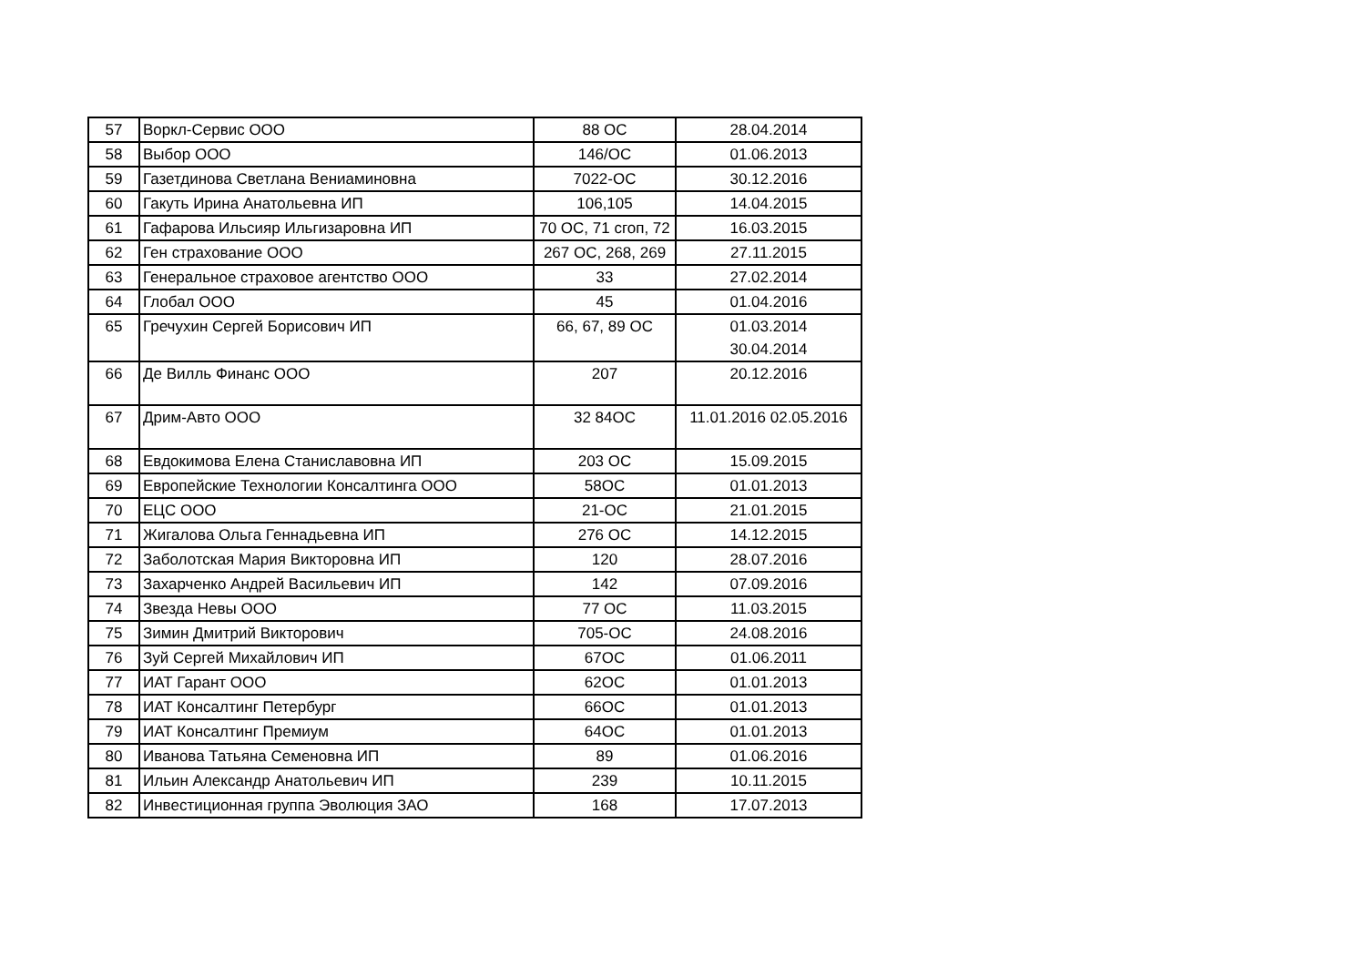| 57 | Воркл-Сервис ООО | 88 ОС | 28.04.2014 |
| 58 | Выбор ООО | 146/ОС | 01.06.2013 |
| 59 | Газетдинова Светлана Вениаминовна | 7022-ОС | 30.12.2016 |
| 60 | Гакуть Ирина Анатольевна ИП | 106,105 | 14.04.2015 |
| 61 | Гафарова Ильсияр Ильгизаровна ИП | 70 ОС, 71 сгоп, 72 | 16.03.2015 |
| 62 | Ген страхование ООО | 267 ОС, 268, 269 | 27.11.2015 |
| 63 | Генеральное страховое агентство ООО | 33 | 27.02.2014 |
| 64 | Глобал ООО | 45 | 01.04.2016 |
| 65 | Гречухин Сергей Борисович ИП | 66, 67, 89 ОС | 01.03.2014 30.04.2014 |
| 66 | Де Вилль Финанс ООО | 207 | 20.12.2016 |
| 67 | Дрим-Авто ООО | 32 84ОС | 11.01.2016 02.05.2016 |
| 68 | Евдокимова Елена Станиславовна ИП | 203 ОС | 15.09.2015 |
| 69 | Европейские Технологии Консалтинга ООО | 58ОС | 01.01.2013 |
| 70 | ЕЦС ООО | 21-ОС | 21.01.2015 |
| 71 | Жигалова Ольга Геннадьевна ИП | 276 ОС | 14.12.2015 |
| 72 | Заболотская Мария Викторовна ИП | 120 | 28.07.2016 |
| 73 | Захарченко Андрей Васильевич ИП | 142 | 07.09.2016 |
| 74 | Звезда Невы ООО | 77 ОС | 11.03.2015 |
| 75 | Зимин Дмитрий Викторович | 705-ОС | 24.08.2016 |
| 76 | Зуй Сергей Михайлович ИП | 67ОС | 01.06.2011 |
| 77 | ИАТ Гарант ООО | 62ОС | 01.01.2013 |
| 78 | ИАТ Консалтинг Петербург | 66ОС | 01.01.2013 |
| 79 | ИАТ Консалтинг Премиум | 64ОС | 01.01.2013 |
| 80 | Иванова Татьяна Семеновна ИП | 89 | 01.06.2016 |
| 81 | Ильин Александр Анатольевич ИП | 239 | 10.11.2015 |
| 82 | Инвестиционная группа Эволюция ЗАО | 168 | 17.07.2013 |